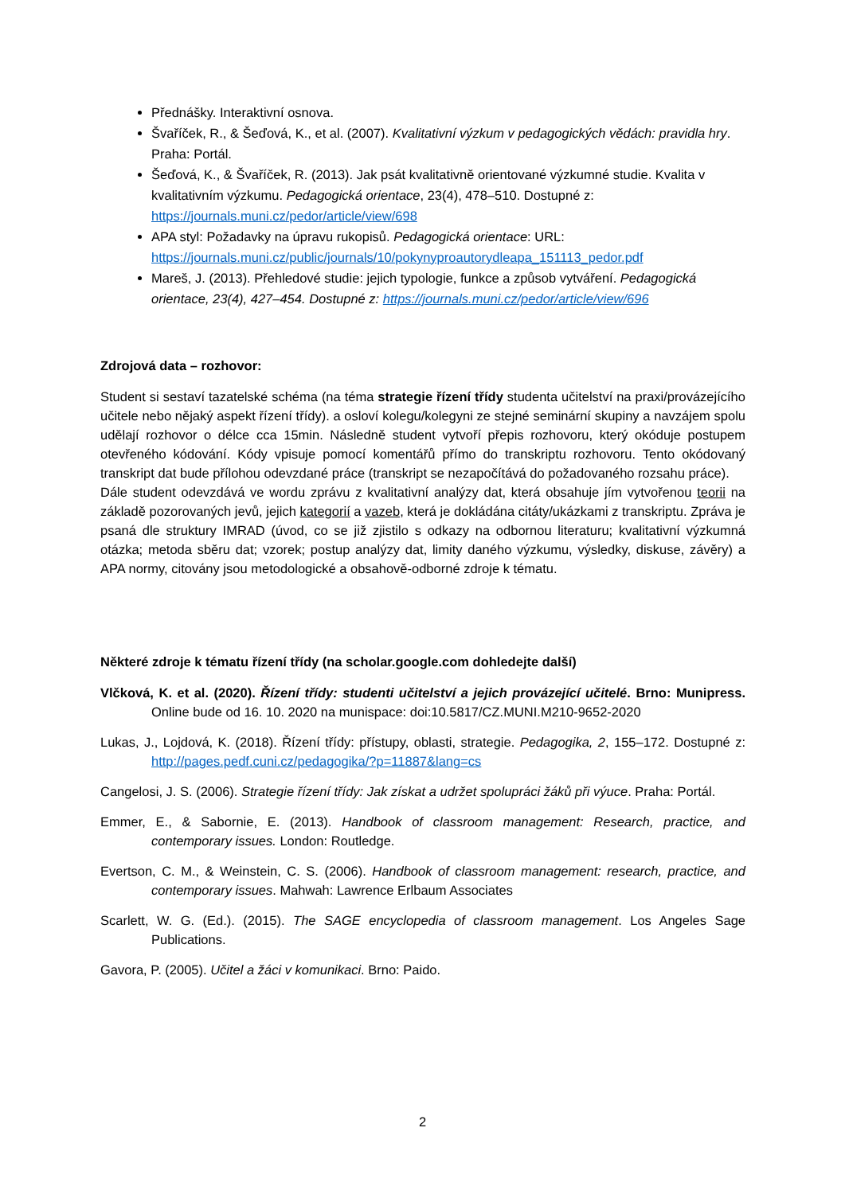Přednášky. Interaktivní osnova.
Švaříček, R., & Šeďová, K., et al. (2007). Kvalitativní výzkum v pedagogických vědách: pravidla hry. Praha: Portál.
Šeďová, K., & Švaříček, R. (2013). Jak psát kvalitativně orientované výzkumné studie. Kvalita v kvalitativním výzkumu. Pedagogická orientace, 23(4), 478–510. Dostupné z: https://journals.muni.cz/pedor/article/view/698
APA styl: Požadavky na úpravu rukopisů. Pedagogická orientace: URL: https://journals.muni.cz/public/journals/10/pokynyproautorydleapa_151113_pedor.pdf
Mareš, J. (2013). Přehledové studie: jejich typologie, funkce a způsob vytváření. Pedagogická orientace, 23(4), 427–454. Dostupné z: https://journals.muni.cz/pedor/article/view/696
Zdrojová data – rozhovor:
Student si sestaví tazatelské schéma (na téma strategie řízení třídy studenta učitelství na praxi/provázejícího učitele nebo nějaký aspekt řízení třídy). a osloví kolegu/kolegyni ze stejné seminární skupiny a navzájem spolu udělají rozhovor o délce cca 15min. Následně student vytvoří přepis rozhovoru, který okóduje postupem otevřeného kódování. Kódy vpisuje pomocí komentářů přímo do transkriptu rozhovoru. Tento okódovaný transkript dat bude přílohou odevzdané práce (transkript se nezapočítává do požadovaného rozsahu práce).
Dále student odevzdává ve wordu zprávu z kvalitativní analýzy dat, která obsahuje jím vytvořenou teorii na základě pozorovaných jevů, jejich kategorií a vazeb, která je dokládána citáty/ukázkami z transkriptu. Zpráva je psaná dle struktury IMRAD (úvod, co se již zjistilo s odkazy na odbornou literaturu; kvalitativní výzkumná otázka; metoda sběru dat; vzorek; postup analýzy dat, limity daného výzkumu, výsledky, diskuse, závěry) a APA normy, citovány jsou metodologické a obsahově-odborné zdroje k tématu.
Některé zdroje k tématu řízení třídy (na scholar.google.com dohledejte další)
Vlčková, K. et al. (2020). Řízení třídy: studenti učitelství a jejich provázející učitelé. Brno: Munipress. Online bude od 16. 10. 2020 na munispace: doi:10.5817/CZ.MUNI.M210-9652-2020
Lukas, J., Lojdová, K. (2018). Řízení třídy: přístupy, oblasti, strategie. Pedagogika, 2, 155–172. Dostupné z: http://pages.pedf.cuni.cz/pedagogika/?p=11887&lang=cs
Cangelosi, J. S. (2006). Strategie řízení třídy: Jak získat a udržet spolupráci žáků při výuce. Praha: Portál.
Emmer, E., & Sabornie, E. (2013). Handbook of classroom management: Research, practice, and contemporary issues. London: Routledge.
Evertson, C. M., & Weinstein, C. S. (2006). Handbook of classroom management: research, practice, and contemporary issues. Mahwah: Lawrence Erlbaum Associates
Scarlett, W. G. (Ed.). (2015). The SAGE encyclopedia of classroom management. Los Angeles Sage Publications.
Gavora, P. (2005). Učitel a žáci v komunikaci. Brno: Paido.
2